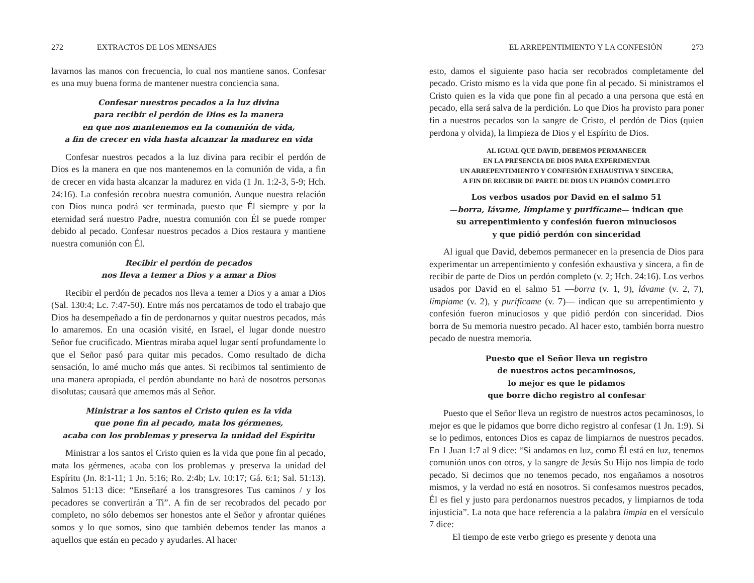272 EXTRACTOS DE LOS MENSAJES
lavarnos las manos con frecuencia, lo cual nos mantiene sanos. Confesar es una muy buena forma de mantener nuestra conciencia sana.
Confesar nuestros pecados a la luz divina
para recibir el perdón de Dios es la manera
en que nos mantenemos en la comunión de vida,
a fin de crecer en vida hasta alcanzar la madurez en vida
Confesar nuestros pecados a la luz divina para recibir el perdón de Dios es la manera en que nos mantenemos en la comunión de vida, a fin de crecer en vida hasta alcanzar la madurez en vida (1 Jn. 1:2-3, 5-9; Hch. 24:16). La confesión recobra nuestra comunión. Aunque nuestra relación con Dios nunca podrá ser terminada, puesto que Él siempre y por la eternidad será nuestro Padre, nuestra comunión con Él se puede romper debido al pecado. Confesar nuestros pecados a Dios restaura y mantiene nuestra comunión con Él.
Recibir el perdón de pecados
nos lleva a temer a Dios y a amar a Dios
Recibir el perdón de pecados nos lleva a temer a Dios y a amar a Dios (Sal. 130:4; Lc. 7:47-50). Entre más nos percatamos de todo el trabajo que Dios ha desempeñado a fin de perdonarnos y quitar nuestros pecados, más lo amaremos. En una ocasión visité, en Israel, el lugar donde nuestro Señor fue crucificado. Mientras miraba aquel lugar sentí profundamente lo que el Señor pasó para quitar mis pecados. Como resultado de dicha sensación, lo amé mucho más que antes. Si recibimos tal sentimiento de una manera apropiada, el perdón abundante no hará de nosotros personas disolutas; causará que amemos más al Señor.
Ministrar a los santos el Cristo quien es la vida
que pone fin al pecado, mata los gérmenes,
acaba con los problemas y preserva la unidad del Espíritu
Ministrar a los santos el Cristo quien es la vida que pone fin al pecado, mata los gérmenes, acaba con los problemas y preserva la unidad del Espíritu (Jn. 8:1-11; 1 Jn. 5:16; Ro. 2:4b; Lv. 10:17; Gá. 6:1; Sal. 51:13). Salmos 51:13 dice: “Enseñaré a los transgresores Tus caminos / y los pecadores se convertirán a Ti”. A fin de ser recobrados del pecado por completo, no sólo debemos ser honestos ante el Señor y afrontar quiénes somos y lo que somos, sino que también debemos tender las manos a aquellos que están en pecado y ayudarles. Al hacer
EL ARREPENTIMIENTO Y LA CONFESIÓN 273
esto, damos el siguiente paso hacia ser recobrados completamente del pecado. Cristo mismo es la vida que pone fin al pecado. Si ministramos el Cristo quien es la vida que pone fin al pecado a una persona que está en pecado, ella será salva de la perdición. Lo que Dios ha provisto para poner fin a nuestros pecados son la sangre de Cristo, el perdón de Dios (quien perdona y olvida), la limpieza de Dios y el Espíritu de Dios.
AL IGUAL QUE DAVID, DEBEMOS PERMANECER
EN LA PRESENCIA DE DIOS PARA EXPERIMENTAR
UN ARREPENTIMIENTO Y CONFESIÓN EXHAUSTIVA Y SINCERA,
A FIN DE RECIBIR DE PARTE DE DIOS UN PERDÓN COMPLETO
Los verbos usados por David en el salmo 51
—borra, lávame, límpiame y purifícame— indican que
su arrepentimiento y confesión fueron minuciosos
y que pidió perdón con sinceridad
Al igual que David, debemos permanecer en la presencia de Dios para experimentar un arrepentimiento y confesión exhaustiva y sincera, a fin de recibir de parte de Dios un perdón completo (v. 2; Hch. 24:16). Los verbos usados por David en el salmo 51 —borra (v. 1, 9), lávame (v. 2, 7), límpiame (v. 2), y purifícame (v. 7)— indican que su arrepentimiento y confesión fueron minuciosos y que pidió perdón con sinceridad. Dios borra de Su memoria nuestro pecado. Al hacer esto, también borra nuestro pecado de nuestra memoria.
Puesto que el Señor lleva un registro
de nuestros actos pecaminosos,
lo mejor es que le pidamos
que borre dicho registro al confesar
Puesto que el Señor lleva un registro de nuestros actos pecaminosos, lo mejor es que le pidamos que borre dicho registro al confesar (1 Jn. 1:9). Si se lo pedimos, entonces Dios es capaz de limpiarnos de nuestros pecados. En 1 Juan 1:7 al 9 dice: “Si andamos en luz, como Él está en luz, tenemos comunión unos con otros, y la sangre de Jesús Su Hijo nos limpia de todo pecado. Si decimos que no tenemos pecado, nos engañamos a nosotros mismos, y la verdad no está en nosotros. Si confesamos nuestros pecados, Él es fiel y justo para perdonarnos nuestros pecados, y limpiarnos de toda injusticia”. La nota que hace referencia a la palabra limpia en el versículo 7 dice:
El tiempo de este verbo griego es presente y denota una